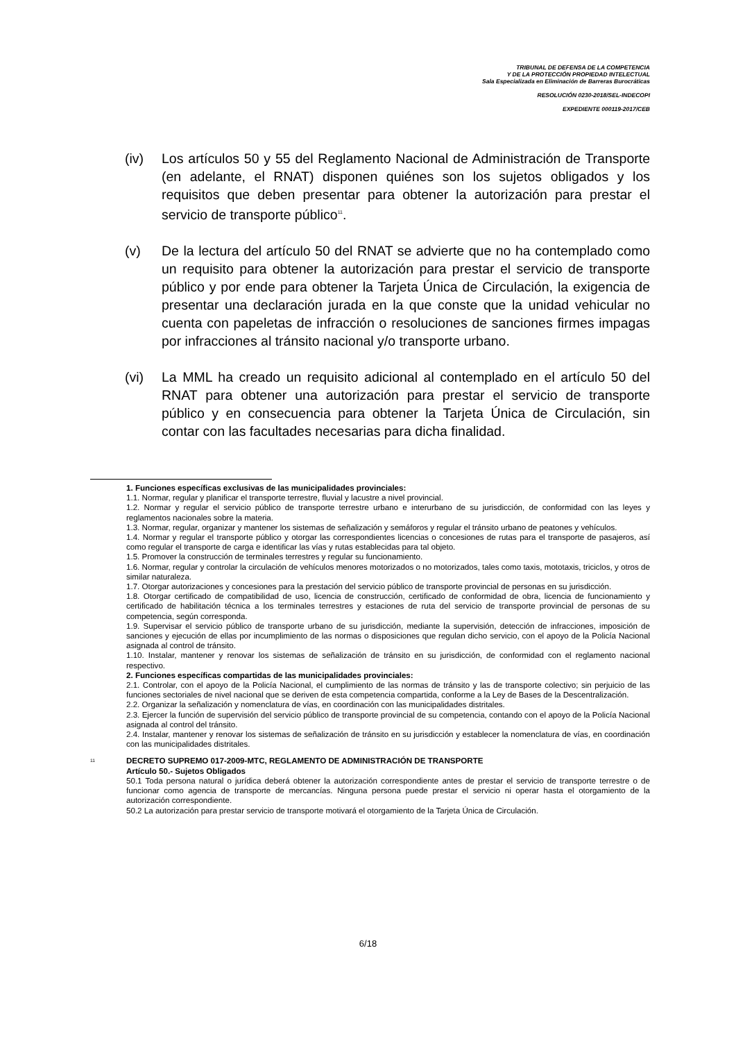TRIBUNAL DE DEFENSA DE LA COMPETENCIA
Y DE LA PROTECCIÓN PROPIEDAD INTELECTUAL
Sala Especializada en Eliminación de Barreras Burocráticas
RESOLUCIÓN 0230-2018/SEL-INDECOPI
EXPEDIENTE 000119-2017/CEB
(iv) Los artículos 50 y 55 del Reglamento Nacional de Administración de Transporte (en adelante, el RNAT) disponen quiénes son los sujetos obligados y los requisitos que deben presentar para obtener la autorización para prestar el servicio de transporte público<sup>11</sup>.
(v) De la lectura del artículo 50 del RNAT se advierte que no ha contemplado como un requisito para obtener la autorización para prestar el servicio de transporte público y por ende para obtener la Tarjeta Única de Circulación, la exigencia de presentar una declaración jurada en la que conste que la unidad vehicular no cuenta con papeletas de infracción o resoluciones de sanciones firmes impagas por infracciones al tránsito nacional y/o transporte urbano.
(vi) La MML ha creado un requisito adicional al contemplado en el artículo 50 del RNAT para obtener una autorización para prestar el servicio de transporte público y en consecuencia para obtener la Tarjeta Única de Circulación, sin contar con las facultades necesarias para dicha finalidad.
1. Funciones específicas exclusivas de las municipalidades provinciales:
1.1. Normar, regular y planificar el transporte terrestre, fluvial y lacustre a nivel provincial.
1.2. Normar y regular el servicio público de transporte terrestre urbano e interurbano de su jurisdicción, de conformidad con las leyes y reglamentos nacionales sobre la materia.
1.3. Normar, regular, organizar y mantener los sistemas de señalización y semáforos y regular el tránsito urbano de peatones y vehículos.
1.4. Normar y regular el transporte público y otorgar las correspondientes licencias o concesiones de rutas para el transporte de pasajeros, así como regular el transporte de carga e identificar las vías y rutas establecidas para tal objeto.
1.5. Promover la construcción de terminales terrestres y regular su funcionamiento.
1.6. Normar, regular y controlar la circulación de vehículos menores motorizados o no motorizados, tales como taxis, mototaxis, triciclos, y otros de similar naturaleza.
1.7. Otorgar autorizaciones y concesiones para la prestación del servicio público de transporte provincial de personas en su jurisdicción.
1.8. Otorgar certificado de compatibilidad de uso, licencia de construcción, certificado de conformidad de obra, licencia de funcionamiento y certificado de habilitación técnica a los terminales terrestres y estaciones de ruta del servicio de transporte provincial de personas de su competencia, según corresponda.
1.9. Supervisar el servicio público de transporte urbano de su jurisdicción, mediante la supervisión, detección de infracciones, imposición de sanciones y ejecución de ellas por incumplimiento de las normas o disposiciones que regulan dicho servicio, con el apoyo de la Policía Nacional asignada al control de tránsito.
1.10. Instalar, mantener y renovar los sistemas de señalización de tránsito en su jurisdicción, de conformidad con el reglamento nacional respectivo.
2. Funciones específicas compartidas de las municipalidades provinciales:
2.1. Controlar, con el apoyo de la Policía Nacional, el cumplimiento de las normas de tránsito y las de transporte colectivo; sin perjuicio de las funciones sectoriales de nivel nacional que se deriven de esta competencia compartida, conforme a la Ley de Bases de la Descentralización.
2.2. Organizar la señalización y nomenclatura de vías, en coordinación con las municipalidades distritales.
2.3. Ejercer la función de supervisión del servicio público de transporte provincial de su competencia, contando con el apoyo de la Policía Nacional asignada al control del tránsito.
2.4. Instalar, mantener y renovar los sistemas de señalización de tránsito en su jurisdicción y establecer la nomenclatura de vías, en coordinación con las municipalidades distritales.
<sup>11</sup>
DECRETO SUPREMO 017-2009-MTC, REGLAMENTO DE ADMINISTRACIÓN DE TRANSPORTE
Artículo 50.- Sujetos Obligados
50.1 Toda persona natural o jurídica deberá obtener la autorización correspondiente antes de prestar el servicio de transporte terrestre o de funcionar como agencia de transporte de mercancías. Ninguna persona puede prestar el servicio ni operar hasta el otorgamiento de la autorización correspondiente.
50.2 La autorización para prestar servicio de transporte motivará el otorgamiento de la Tarjeta Única de Circulación.
6/18